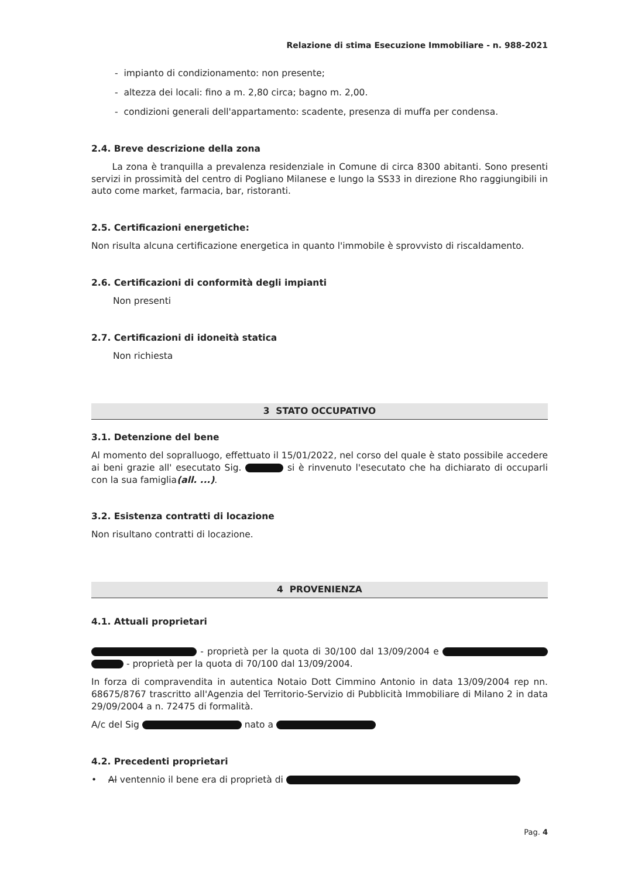Relazione di stima Esecuzione Immobiliare - n. 988-2021
- impianto di condizionamento: non presente;
- altezza dei locali: fino a m. 2,80 circa; bagno m. 2,00.
- condizioni generali dell'appartamento: scadente, presenza di muffa per condensa.
2.4. Breve descrizione della zona
La zona è tranquilla a prevalenza residenziale in Comune di circa 8300 abitanti. Sono presenti servizi in prossimità del centro di Pogliano Milanese e lungo la SS33 in direzione Rho raggiungibili in auto come market, farmacia, bar, ristoranti.
2.5. Certificazioni energetiche:
Non risulta alcuna certificazione energetica in quanto l'immobile è sprovvisto di riscaldamento.
2.6. Certificazioni di conformità degli impianti
Non presenti
2.7. Certificazioni di idoneità statica
Non richiesta
3 STATO OCCUPATIVO
3.1. Detenzione del bene
Al momento del sopralluogo, effettuato il 15/01/2022, nel corso del quale è stato possibile accedere ai beni grazie all' esecutato Sig. si è rinvenuto l'esecutato che ha dichiarato di occuparli con la sua famiglia(all. ...).
3.2. Esistenza contratti di locazione
Non risultano contratti di locazione.
4 PROVENIENZA
4.1. Attuali proprietari
- proprietà per la quota di 30/100 dal 13/09/2004 e - proprietà per la quota di 70/100 dal 13/09/2004.
In forza di compravendita in autentica Notaio Dott Cimmino Antonio in data 13/09/2004 rep nn. 68675/8767 trascritto all'Agenzia del Territorio-Servizio di Pubblicità Immobiliare di Milano 2 in data 29/09/2004 a n. 72475 di formalità.
A/c del Sig nato a
4.2. Precedenti proprietari
• Al ventennio il bene era di proprietà di
Pag. 4